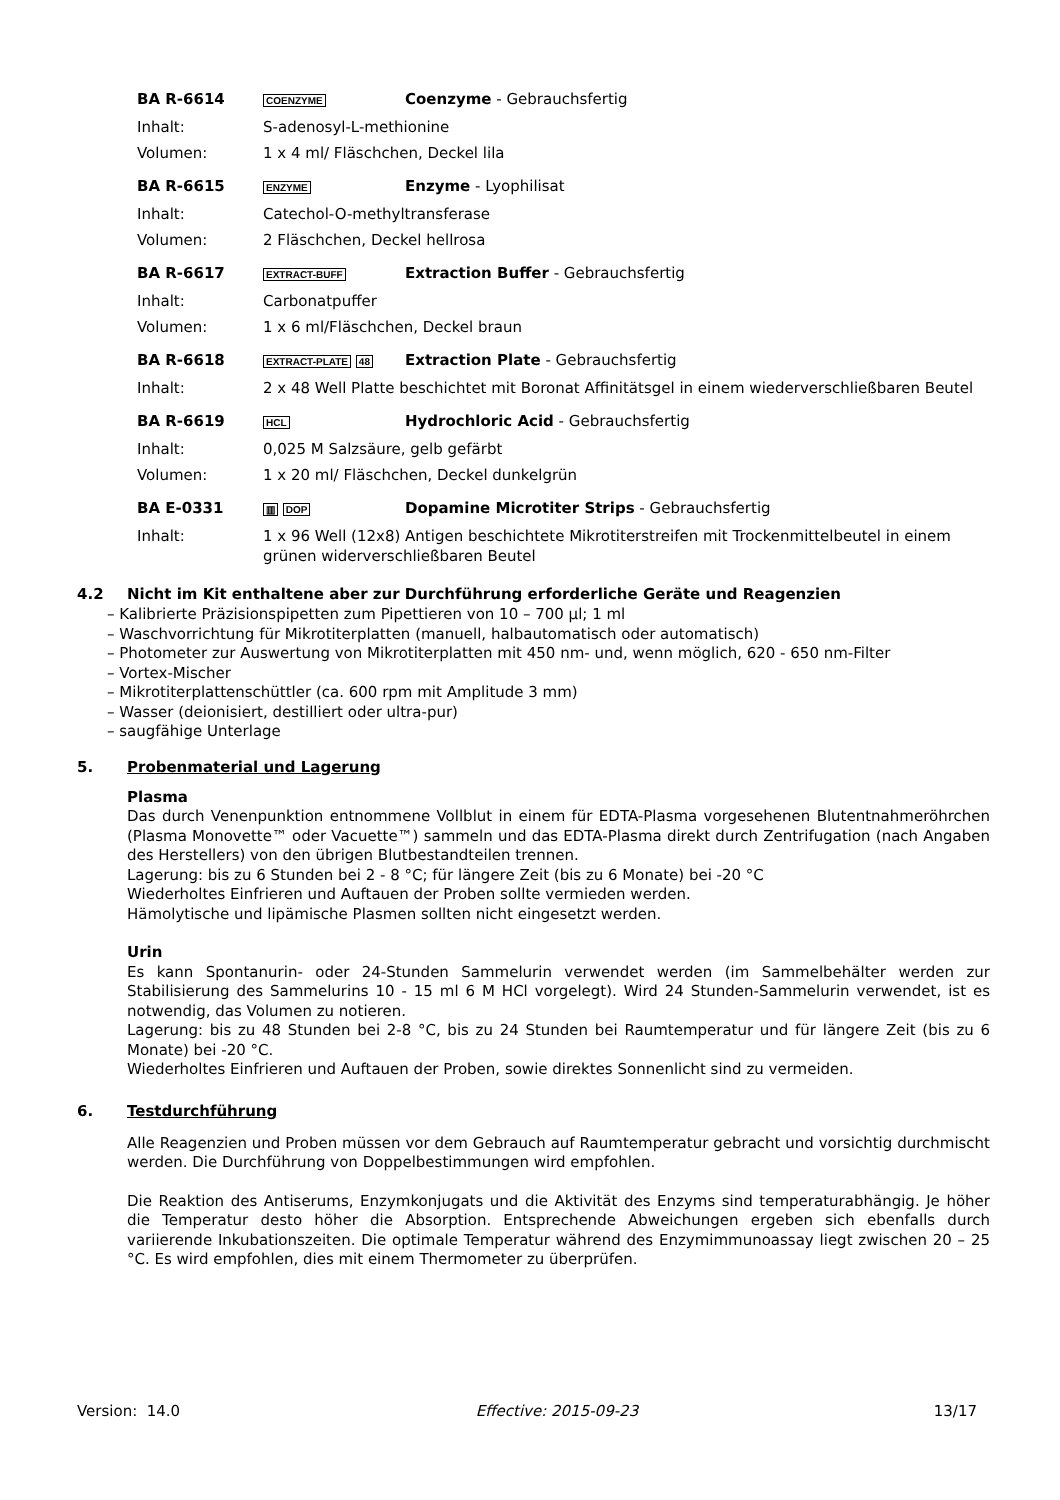| BA R-6614 | COENZYME | Coenzyme - Gebrauchsfertig |
| Inhalt: | S-adenosyl-L-methionine | |
| Volumen: | 1 x 4 ml/ Fläschchen, Deckel lila | |
| BA R-6615 | ENZYME | Enzyme - Lyophilisat |
| Inhalt: | Catechol-O-methyltransferase | |
| Volumen: | 2 Fläschchen, Deckel hellrosa | |
| BA R-6617 | EXTRACT-BUFF | Extraction Buffer - Gebrauchsfertig |
| Inhalt: | Carbonatpuffer | |
| Volumen: | 1 x 6 ml/Fläschchen, Deckel braun | |
| BA R-6618 | EXTRACT-PLATE 48 | Extraction Plate - Gebrauchsfertig |
| Inhalt: | 2 x 48 Well Platte beschichtet mit Boronat Affinitätsgel in einem wiederverschließbaren Beutel | |
| BA R-6619 | HCL | Hydrochloric Acid - Gebrauchsfertig |
| Inhalt: | 0,025 M Salzsäure, gelb gefärbt | |
| Volumen: | 1 x 20 ml/ Fläschchen, Deckel dunkelgrün | |
| BA E-0331 | ▥ DOP | Dopamine Microtiter Strips - Gebrauchsfertig |
| Inhalt: | 1 x 96 Well (12x8) Antigen beschichtete Mikrotiterstreifen mit Trockenmittelbeutel in einem grünen widerverschließbaren Beutel | |
4.2 Nicht im Kit enthaltene aber zur Durchführung erforderliche Geräte und Reagenzien
– Kalibrierte Präzisionspipetten zum Pipettieren von 10 – 700 µl; 1 ml
– Waschvorrichtung für Mikrotiterplatten (manuell, halbautomatisch oder automatisch)
– Photometer zur Auswertung von Mikrotiterplatten mit 450 nm- und, wenn möglich, 620 - 650 nm-Filter
– Vortex-Mischer
– Mikrotiterplattenschüttler (ca. 600 rpm mit Amplitude 3 mm)
– Wasser (deionisiert, destilliert oder ultra-pur)
– saugfähige Unterlage
5. Probenmaterial und Lagerung
Plasma
Das durch Venenpunktion entnommene Vollblut in einem für EDTA-Plasma vorgesehenen Blutentnahmeröhrchen (Plasma Monovette™ oder Vacuette™) sammeln und das EDTA-Plasma direkt durch Zentrifugation (nach Angaben des Herstellers) von den übrigen Blutbestandteilen trennen.
Lagerung: bis zu 6 Stunden bei 2 - 8 °C; für längere Zeit (bis zu 6 Monate) bei -20 °C
Wiederholtes Einfrieren und Auftauen der Proben sollte vermieden werden.
Hämolytische und lipämische Plasmen sollten nicht eingesetzt werden.
Urin
Es kann Spontanurin- oder 24-Stunden Sammelurin verwendet werden (im Sammelbehälter werden zur Stabilisierung des Sammelurins 10 - 15 ml 6 M HCl vorgelegt). Wird 24 Stunden-Sammelurin verwendet, ist es notwendig, das Volumen zu notieren.
Lagerung: bis zu 48 Stunden bei 2-8 °C, bis zu 24 Stunden bei Raumtemperatur und für längere Zeit (bis zu 6 Monate) bei -20 °C.
Wiederholtes Einfrieren und Auftauen der Proben, sowie direktes Sonnenlicht sind zu vermeiden.
6. Testdurchführung
Alle Reagenzien und Proben müssen vor dem Gebrauch auf Raumtemperatur gebracht und vorsichtig durchmischt werden. Die Durchführung von Doppelbestimmungen wird empfohlen.
Die Reaktion des Antiserums, Enzymkonjugats und die Aktivität des Enzyms sind temperaturabhängig. Je höher die Temperatur desto höher die Absorption. Entsprechende Abweichungen ergeben sich ebenfalls durch variierende Inkubationszeiten. Die optimale Temperatur während des Enzymimmunoassay liegt zwischen 20 – 25 °C. Es wird empfohlen, dies mit einem Thermometer zu überprüfen.
Version: 14.0 Effective: 2015-09-23 13/17